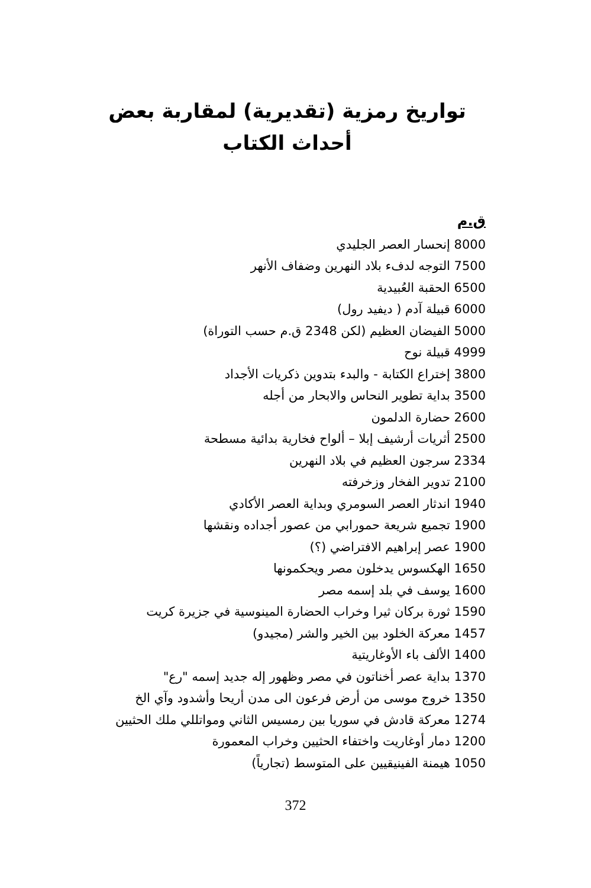تواريخ رمزية (تقديرية) لمقاربة بعض أحداث الكتاب
ق.م
8000 إنحسار العصر الجليدي
7500 التوجه لدفء بلاد النهرين وضفاف الأنهر
6500 الحقبة العُبيدية
6000 قبيلة آدم ( ديفيد رول)
5000 الفيضان العظيم (لكن 2348 ق.م حسب التوراة)
4999 قبيلة نوح
3800 إختراع الكتابة - والبدء بتدوين ذكريات الأجداد
3500 بداية تطوير النحاس والابحار من أجله
2600 حضارة الدلمون
2500 أثريات أرشيف إبلا – ألواح فخارية بدائية مسطحة
2334 سرجون العظيم في بلاد النهرين
2100 تدوير الفخار وزخرفته
1940 اندثار العصر السومري وبداية العصر الأكادي
1900 تجميع شريعة حمورابي من عصور أجداده ونقشها
1900 عصر إبراهيم الافتراضي (؟)
1650 الهكسوس يدخلون مصر ويحكمونها
1600 يوسف في بلد إسمه مصر
1590 ثورة بركان ثيرا وخراب الحضارة المينوسية في جزيرة كريت
1457 معركة الخلود بين الخير والشر (مجيدو)
1400 الألف باء الأوغاريتية
1370 بداية عصر أخناتون في مصر وظهور إله جديد إسمه "رع"
1350 خروج موسى من أرض فرعون الى مدن أريحا وأشدود وآي الخ
1274 معركة قادش في سوريا بين رمسيس الثاني ومواتللي ملك الحثيين
1200 دمار أوغاريت واختفاء الحثيين وخراب المعمورة
1050 هيمنة الفينيقيين على المتوسط (تجارياً)
372